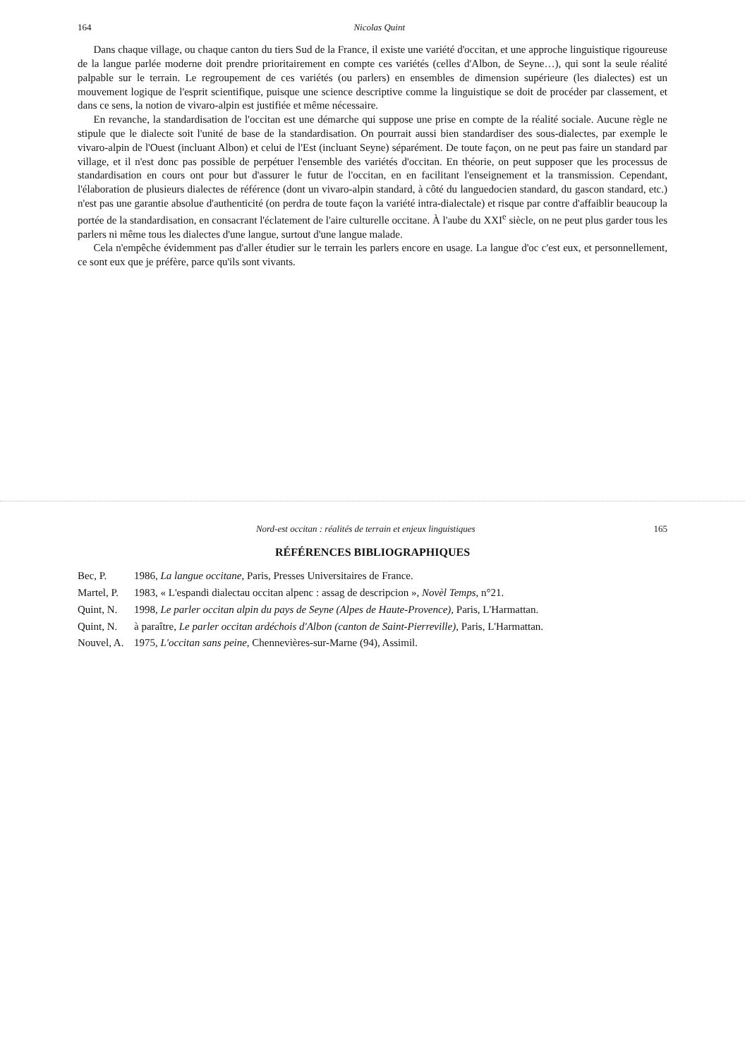164 Nicolas Quint
Dans chaque village, ou chaque canton du tiers Sud de la France, il existe une variété d'occitan, et une approche linguistique rigoureuse de la langue parlée moderne doit prendre prioritairement en compte ces variétés (celles d'Albon, de Seyne…), qui sont la seule réalité palpable sur le terrain. Le regroupement de ces variétés (ou parlers) en ensembles de dimension supérieure (les dialectes) est un mouvement logique de l'esprit scientifique, puisque une science descriptive comme la linguistique se doit de procéder par classement, et dans ce sens, la notion de vivaro-alpin est justifiée et même nécessaire.
En revanche, la standardisation de l'occitan est une démarche qui suppose une prise en compte de la réalité sociale. Aucune règle ne stipule que le dialecte soit l'unité de base de la standardisation. On pourrait aussi bien standardiser des sous-dialectes, par exemple le vivaro-alpin de l'Ouest (incluant Albon) et celui de l'Est (incluant Seyne) séparément. De toute façon, on ne peut pas faire un standard par village, et il n'est donc pas possible de perpétuer l'ensemble des variétés d'occitan. En théorie, on peut supposer que les processus de standardisation en cours ont pour but d'assurer le futur de l'occitan, en en facilitant l'enseignement et la transmission. Cependant, l'élaboration de plusieurs dialectes de référence (dont un vivaro-alpin standard, à côté du languedocien standard, du gascon standard, etc.) n'est pas une garantie absolue d'authenticité (on perdra de toute façon la variété intra-dialectale) et risque par contre d'affaiblir beaucoup la portée de la standardisation, en consacrant l'éclatement de l'aire culturelle occitane. À l'aube du XXI<sup>e</sup> siècle, on ne peut plus garder tous les parlers ni même tous les dialectes d'une langue, surtout d'une langue malade.
Cela n'empêche évidemment pas d'aller étudier sur le terrain les parlers encore en usage. La langue d'oc c'est eux, et personnellement, ce sont eux que je préfère, parce qu'ils sont vivants.
Nord-est occitan : réalités de terrain et enjeux linguistiques 165
RÉFÉRENCES BIBLIOGRAPHIQUES
Bec, P. 1986, La langue occitane, Paris, Presses Universitaires de France.
Martel, P. 1983, « L'espandi dialectau occitan alpenc : assag de descripcion », Novèl Temps, n°21.
Quint, N. 1998, Le parler occitan alpin du pays de Seyne (Alpes de Haute-Provence), Paris, L'Harmattan.
Quint, N. à paraître, Le parler occitan ardéchois d'Albon (canton de Saint-Pierreville), Paris, L'Harmattan.
Nouvel, A. 1975, L'occitan sans peine, Chennevières-sur-Marne (94), Assimil.